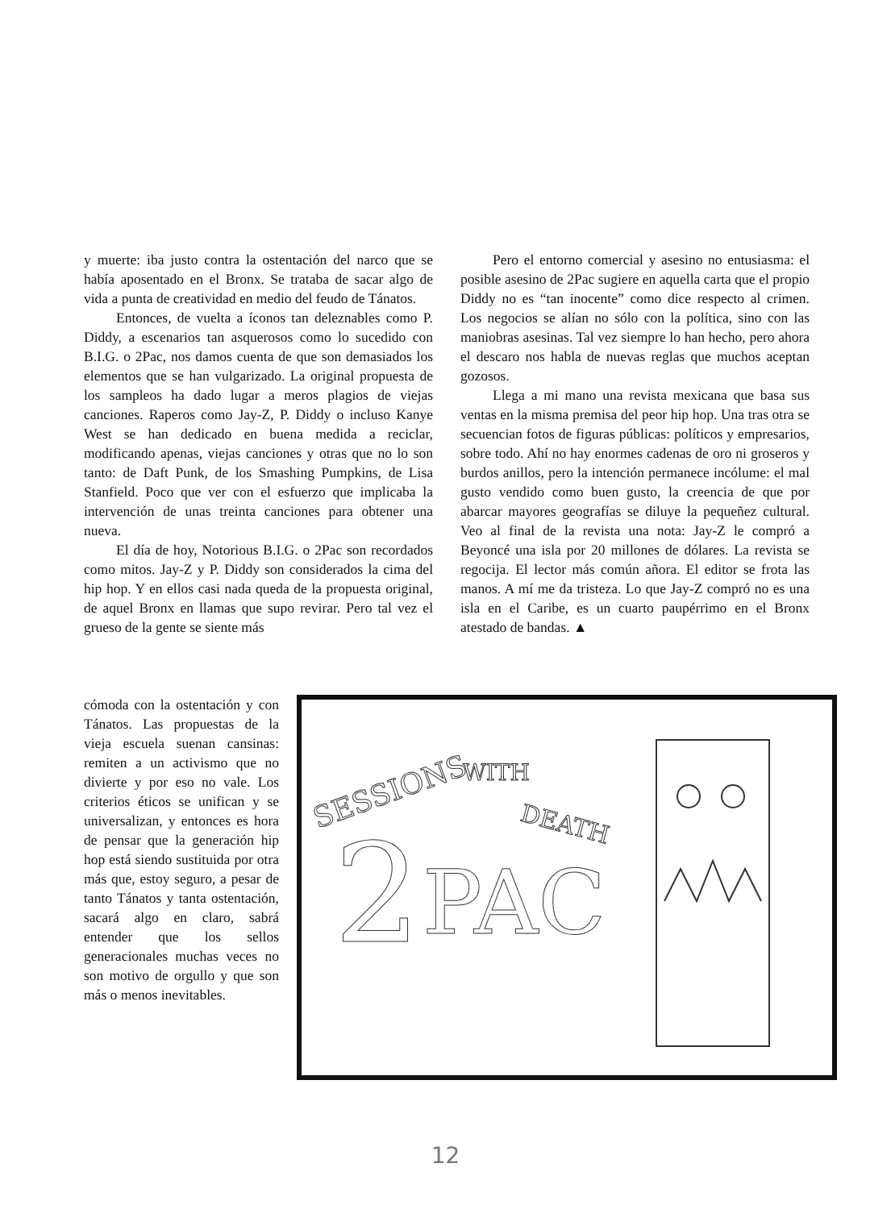y muerte: iba justo contra la ostentación del narco que se había aposentado en el Bronx. Se trataba de sacar algo de vida a punta de creatividad en medio del feudo de Tánatos.
Entonces, de vuelta a íconos tan deleznables como P. Diddy, a escenarios tan asquerosos como lo sucedido con B.I.G. o 2Pac, nos damos cuenta de que son demasiados los elementos que se han vulgarizado. La original propuesta de los sampleos ha dado lugar a meros plagios de viejas canciones. Raperos como Jay-Z, P. Diddy o incluso Kanye West se han dedicado en buena medida a reciclar, modificando apenas, viejas canciones y otras que no lo son tanto: de Daft Punk, de los Smashing Pumpkins, de Lisa Stanfield. Poco que ver con el esfuerzo que implicaba la intervención de unas treinta canciones para obtener una nueva.
El día de hoy, Notorious B.I.G. o 2Pac son recordados como mitos. Jay-Z y P. Diddy son considerados la cima del hip hop. Y en ellos casi nada queda de la propuesta original, de aquel Bronx en llamas que supo revirar. Pero tal vez el grueso de la gente se siente más
Pero el entorno comercial y asesino no entusiasma: el posible asesino de 2Pac sugiere en aquella carta que el propio Diddy no es “tan inocente” como dice respecto al crimen. Los negocios se alían no sólo con la política, sino con las maniobras asesinas. Tal vez siempre lo han hecho, pero ahora el descaro nos habla de nuevas reglas que muchos aceptan gozosos.
Llega a mi mano una revista mexicana que basa sus ventas en la misma premisa del peor hip hop. Una tras otra se secuencian fotos de figuras públicas: políticos y empresarios, sobre todo. Ahí no hay enormes cadenas de oro ni groseros y burdos anillos, pero la intención permanece incólume: el mal gusto vendido como buen gusto, la creencia de que por abarcar mayores geografías se diluye la pequeñez cultural. Veo al final de la revista una nota: Jay-Z le compró a Beyoncé una isla por 20 millones de dólares. La revista se regocija. El lector más común añora. El editor se frota las manos. A mí me da tristeza. Lo que Jay-Z compró no es una isla en el Caribe, es un cuarto paupérrimo en el Bronx atestado de bandas. ▲
cómoda con la ostentación y con Tánatos. Las propuestas de la vieja escuela suenan cansinas: remiten a un activismo que no divierte y por eso no vale. Los criterios éticos se unifican y se universalizan, y entonces es hora de pensar que la generación hip hop está siendo sustituida por otra más que, estoy seguro, a pesar de tanto Tánatos y tanta ostentación, sacará algo en claro, sabrá entender que los sellos generacionales muchas veces no son motivo de orgullo y que son más o menos inevitables.
SESSIONS
WITH
DEATH
2
PAC
12